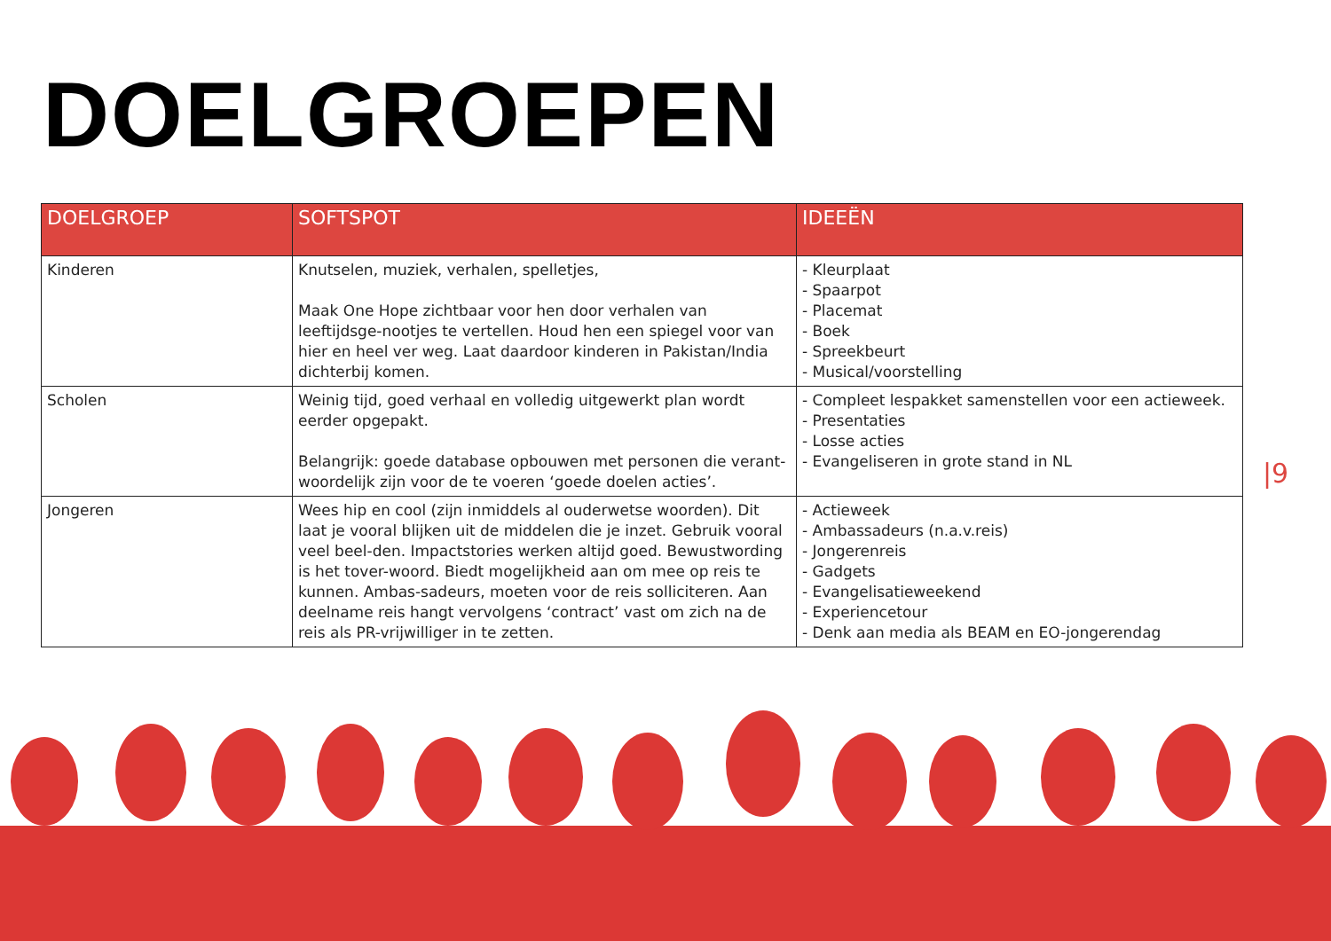DOELGROEPEN
| DOELGROEP | SOFTSPOT | IDEEËN |
| --- | --- | --- |
| Kinderen | Knutselen, muziek, verhalen, spelletjes, Maak One Hope zichtbaar voor hen door verhalen van leeftijdsge-nootjes te vertellen. Houd hen een spiegel voor van hier en heel ver weg. Laat daardoor kinderen in Pakistan/India dichterbij komen. | - Kleurplaat - Spaarpot - Placemat - Boek - Spreekbeurt - Musical/voorstelling |
| Scholen | Weinig tijd, goed verhaal en volledig uitgewerkt plan wordt eerder opgepakt. Belangrijk: goede database opbouwen met personen die verant-woordelijk zijn voor de te voeren ‘goede doelen acties’. | - Compleet lespakket samenstellen voor een actieweek. - Presentaties - Losse acties - Evangeliseren in grote stand in NL |
| Jongeren | Wees hip en cool (zijn inmiddels al ouderwetse woorden). Dit laat je vooral blijken uit de middelen die je inzet. Gebruik vooral veel beel-den. Impactstories werken altijd goed. Bewustwording is het tover-woord. Biedt mogelijkheid aan om mee op reis te kunnen. Ambas-sadeurs, moeten voor de reis solliciteren. Aan deelname reis hangt vervolgens ‘contract’ vast om zich na de reis als PR-vrijwilliger in te zetten. | - Actieweek - Ambassadeurs (n.a.v.reis) - Jongerenreis - Gadgets - Evangelisatieweekend - Experiencetour - Denk aan media als BEAM en EO-jongerendag |
|9